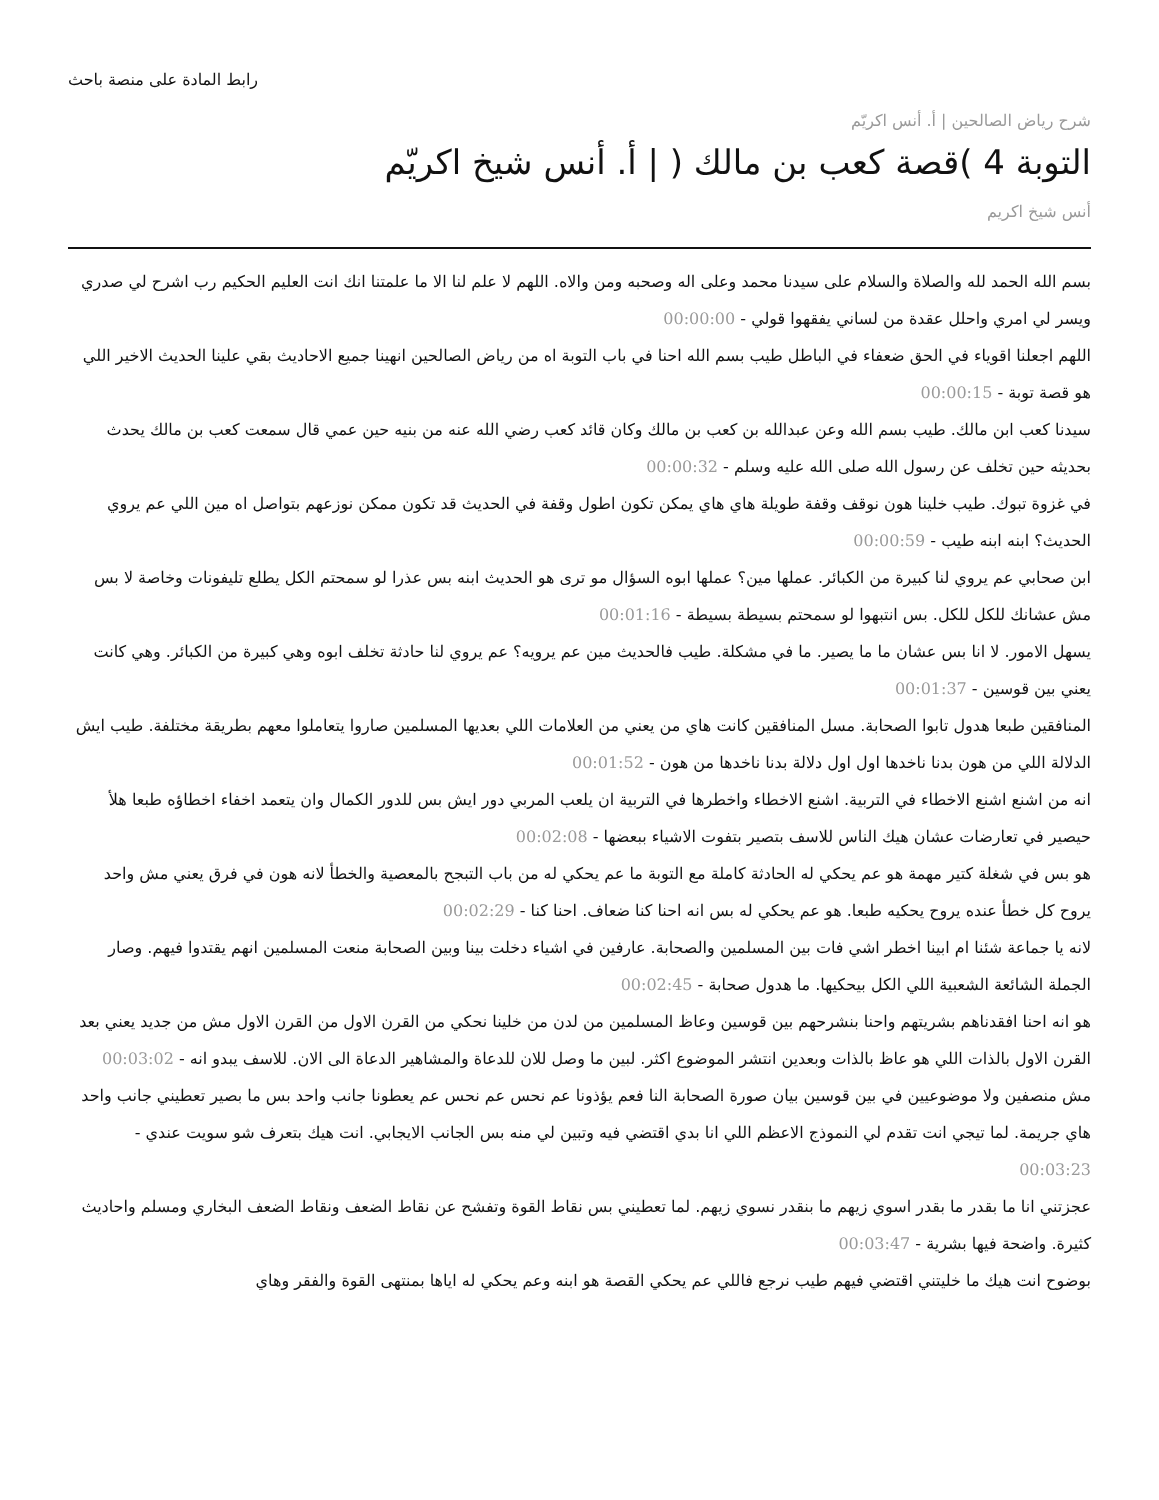رابط المادة على منصة باحث
شرح رياض الصالحين | أ. أنس اكريّم
التوبة 4 )قصة كعب بن مالك ( | أ. أنس شيخ اكريّم
أنس شيخ اكريم
بسم الله الحمد لله والصلاة والسلام على سيدنا محمد وعلى اله وصحبه ومن والاه. اللهم لا علم لنا الا ما علمتنا انك انت العليم الحكيم رب اشرح لي صدري ويسر لي امري واحلل عقدة من لساني يفقهوا قولي - 00:00:00
اللهم اجعلنا اقوياء في الحق ضعفاء في الباطل طيب بسم الله احنا في باب التوبة اه من رياض الصالحين انهينا جميع الاحاديث بقي علينا الحديث الاخير اللي هو قصة توبة - 00:00:15
سيدنا كعب ابن مالك. طيب بسم الله وعن عبدالله بن كعب بن مالك وكان قائد كعب رضي الله عنه من بنيه حين عمي قال سمعت كعب بن مالك يحدث بحديثه حين تخلف عن رسول الله صلى الله عليه وسلم - 00:00:32
في غزوة تبوك. طيب خلينا هون نوقف وقفة طويلة هاي هاي يمكن تكون اطول وقفة في الحديث قد تكون ممكن نوزعهم بتواصل اه مين اللي عم يروي الحديث؟ ابنه ابنه طيب - 00:00:59
ابن صحابي عم يروي لنا كبيرة من الكبائر. عملها مين؟ عملها ابوه السؤال مو ترى هو الحديث ابنه بس عذرا لو سمحتم الكل يطلع تليفونات وخاصة لا بس مش عشانك للكل للكل. بس انتبهوا لو سمحتم بسيطة بسيطة - 00:01:16
يسهل الامور. لا انا بس عشان ما ما يصير. ما في مشكلة. طيب فالحديث مين عم يرويه؟ عم يروي لنا حادثة تخلف ابوه وهي كبيرة من الكبائر. وهي كانت يعني بين قوسين - 00:01:37
المنافقين طبعا هدول تابوا الصحابة. مسل المنافقين كانت هاي من يعني من العلامات اللي بعديها المسلمين صاروا يتعاملوا معهم بطريقة مختلفة. طيب ايش الدلالة اللي من هون بدنا ناخدها اول اول دلالة بدنا ناخدها من هون - 00:01:52
انه من اشنع اشنع الاخطاء في التربية. اشنع الاخطاء واخطرها في التربية ان يلعب المربي دور ايش بس للدور الكمال وان يتعمد اخفاء اخطاؤه طبعا هلأ حيصير في تعارضات عشان هيك الناس للاسف بتصير بتفوت الاشياء ببعضها - 00:02:08
هو بس في شغلة كتير مهمة هو عم يحكي له الحادثة كاملة مع التوبة ما عم يحكي له من باب التبجح بالمعصية والخطأ لانه هون في فرق يعني مش واحد يروح كل خطأ عنده يروح يحكيه طبعا. هو عم يحكي له بس انه احنا كنا ضعاف. احنا كنا - 00:02:29
لانه يا جماعة شئنا ام ابينا اخطر اشي فات بين المسلمين والصحابة. عارفين في اشياء دخلت بينا وبين الصحابة منعت المسلمين انهم يقتدوا فيهم. وصار الجملة الشائعة الشعبية اللي الكل بيحكيها. ما هدول صحابة - 00:02:45
هو انه احنا افقدناهم بشريتهم واحنا بنشرحهم بين قوسين وعاظ المسلمين من لدن من خلينا نحكي من القرن الاول من القرن الاول مش من جديد يعني بعد القرن الاول بالذات اللي هو عاظ بالذات وبعدين انتشر الموضوع اكثر. لبين ما وصل للان للدعاة والمشاهير الدعاة الى الان. للاسف يبدو انه - 00:03:02
مش منصفين ولا موضوعيين في بين قوسين بيان صورة الصحابة النا فعم يؤذونا عم نحس عم نحس عم يعطونا جانب واحد بس ما بصير تعطيني جانب واحد هاي جريمة. لما تيجي انت تقدم لي النموذج الاعظم اللي انا بدي اقتضي فيه وتبين لي منه بس الجانب الايجابي. انت هيك بتعرف شو سويت عندي - 00:03:23
عجزتني انا ما بقدر ما بقدر اسوي زيهم ما بنقدر نسوي زيهم. لما تعطيني بس نقاط القوة وتفشح عن نقاط الضعف ونقاط الضعف البخاري ومسلم واحاديث كثيرة. واضحة فيها بشرية - 00:03:47
بوضوح انت هيك ما خليتني اقتضي فيهم طيب نرجع فاللي عم يحكي القصة هو ابنه وعم يحكي له اياها بمنتهى القوة والفقر وهاي